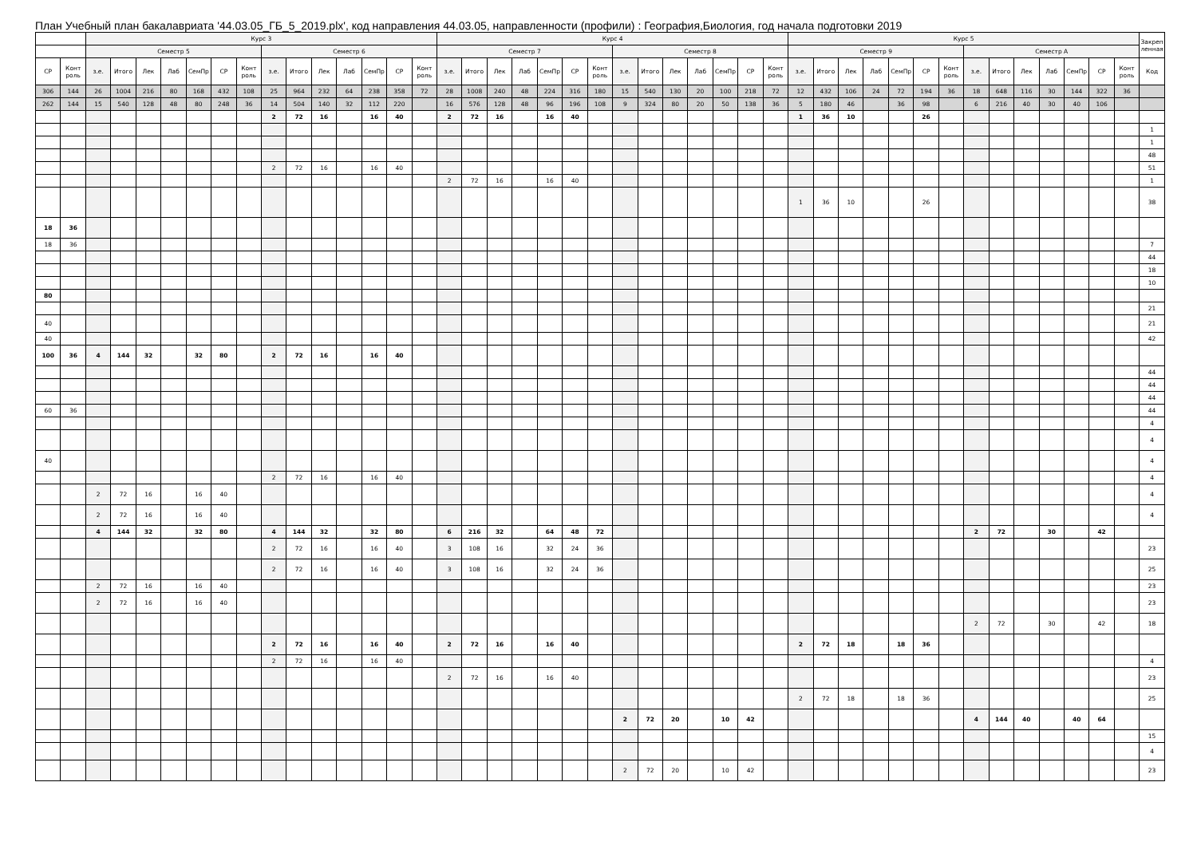План Учебный план бакалавриата '44.03.05_ГБ_5_2019.plx', код направления 44.03.05, направленности (профили) : География,Биология, год начала подготовки 2019
| | | Курс 3 | | | | | | | | | | | | | | Курс 4 | | | | | | | | | | | | | | Курс 5 | | | | | | | | | | | | | | Закреп ленная |
| --- | --- | --- | --- | --- | --- | --- | --- | --- | --- | --- | --- | --- | --- | --- | --- | --- | --- | --- | --- | --- | --- | --- | --- | --- | --- | --- | --- | --- | --- | --- | --- | --- | --- | --- | --- | --- | --- | --- | --- | --- | --- | --- | --- | --- |
| | | Семестр 5 | | | | | | | Семестр 6 | | | | | | | Семестр 7 | | | | | | | Семестр 8 | | | | | | | Семестр 9 | | | | | | | Семестр А | | | | | | | |
| СР | Конт роль | з.е. | Итого | Лек | Лаб | СемПр | СР | Конт роль | з.е. | Итого | Лек | Лаб | СемПр | СР | Конт роль | з.е. | Итого | Лек | Лаб | СемПр | СР | Конт роль | з.е. | Итого | Лек | Лаб | СемПр | СР | Конт роль | з.е. | Итого | Лек | Лаб | СемПр | СР | Конт роль | з.е. | Итого | Лек | Лаб | СемПр | СР | Конт роль | Код |
| 306 | 144 | 26 | 1004 | 216 | 80 | 168 | 432 | 108 | 25 | 964 | 232 | 64 | 238 | 358 | 72 | 28 | 1008 | 240 | 48 | 224 | 316 | 180 | 15 | 540 | 130 | 20 | 100 | 218 | 72 | 12 | 432 | 106 | 24 | 72 | 194 | 36 | 18 | 648 | 116 | 30 | 144 | 322 | 36 | |
| 262 | 144 | 15 | 540 | 128 | 48 | 80 | 248 | 36 | 14 | 504 | 140 | 32 | 112 | 220 | | 16 | 576 | 128 | 48 | 96 | 196 | 108 | 9 | 324 | 80 | 20 | 50 | 138 | 36 | 5 | 180 | 46 | | 36 | 98 | | 6 | 216 | 40 | 30 | 40 | 106 | | |
| | | | | | | | | | 2 | 72 | 16 | | 16 | 40 | | 2 | 72 | 16 | | 16 | 40 | | | | | | | | | 1 | 36 | 10 | | | 26 | | | | | | | | | |
| | | | | | | | | | | | | | | | | | | | | | | | | | | | | | | | | | | | | | | | | | | | | 1 |
| | | | | | | | | | | | | | | | | | | | | | | | | | | | | | | | | | | | | | | | | | | | | 1 |
| | | | | | | | | | | | | | | | | | | | | | | | | | | | | | | | | | | | | | | | | | | | | 48 |
| | | | | | | | | | 2 | 72 | 16 | | 16 | 40 | | | | | | | | | | | | | | | | | | | | | | | | | | | | | | 51 |
| | | | | | | | | | | | | | | | | 2 | 72 | 16 | | 16 | 40 | | | | | | | | | | | | | | | | | | | | | | | 1 |
| | | | | | | | | | | | | | | | | | | | | | | | | | | | | | | 1 | 36 | 10 | | | 26 | | | | | | | | | 38 |
| 18 | 36 | | | | | | | | | | | | | | | | | | | | | | | | | | | | | | | | | | | | | | | | | | | |
| 18 | 36 | | | | | | | | | | | | | | | | | | | | | | | | | | | | | | | | | | | | | | | | | | | 7 |
| | | | | | | | | | | | | | | | | | | | | | | | | | | | | | | | | | | | | | | | | | | | | 44 |
| | | | | | | | | | | | | | | | | | | | | | | | | | | | | | | | | | | | | | | | | | | | | 18 |
| | | | | | | | | | | | | | | | | | | | | | | | | | | | | | | | | | | | | | | | | | | | | 10 |
| 80 | | | | | | | | | | | | | | | | | | | | | | | | | | | | | | | | | | | | | | | | | | | | |
| | | | | | | | | | | | | | | | | | | | | | | | | | | | | | | | | | | | | | | | | | | | | 21 |
| 40 | | | | | | | | | | | | | | | | | | | | | | | | | | | | | | | | | | | | | | | | | | | | 21 |
| 40 | | | | | | | | | | | | | | | | | | | | | | | | | | | | | | | | | | | | | | | | | | | | 42 |
| 100 | 36 | 4 | 144 | 32 | | 32 | 80 | | 2 | 72 | 16 | | 16 | 40 | | | | | | | | | | | | | | | | | | | | | | | | | | | | | | |
| | | | | | | | | | | | | | | | | | | | | | | | | | | | | | | | | | | | | | | | | | | | | 44 |
| | | | | | | | | | | | | | | | | | | | | | | | | | | | | | | | | | | | | | | | | | | | | 44 |
| | | | | | | | | | | | | | | | | | | | | | | | | | | | | | | | | | | | | | | | | | | | | 44 |
| 60 | 36 | | | | | | | | | | | | | | | | | | | | | | | | | | | | | | | | | | | | | | | | | | | 44 |
| | | | | | | | | | | | | | | | | | | | | | | | | | | | | | | | | | | | | | | | | | | | | 4 |
| | | | | | | | | | | | | | | | | | | | | | | | | | | | | | | | | | | | | | | | | | | | | 4 |
| 40 | | | | | | | | | | | | | | | | | | | | | | | | | | | | | | | | | | | | | | | | | | | | 4 |
| | | | | | | | | | 2 | 72 | 16 | | 16 | 40 | | | | | | | | | | | | | | | | | | | | | | | | | | | | | | 4 |
| | | 2 | 72 | 16 | | 16 | 40 | | | | | | | | | | | | | | | | | | | | | | | | | | | | | | | | | | | | | 4 |
| | | 2 | 72 | 16 | | 16 | 40 | | | | | | | | | | | | | | | | | | | | | | | | | | | | | | | | | | | | | 4 |
| | | 4 | 144 | 32 | | 32 | 80 | | 4 | 144 | 32 | | 32 | 80 | | 6 | 216 | 32 | | 64 | 48 | 72 | | | | | | | | | | | | | | | 2 | 72 | | 30 | | 42 | | |
| | | | | | | | | | 2 | 72 | 16 | | 16 | 40 | | 3 | 108 | 16 | | 32 | 24 | 36 | | | | | | | | | | | | | | | | | | | | | | 23 |
| | | | | | | | | | 2 | 72 | 16 | | 16 | 40 | | 3 | 108 | 16 | | 32 | 24 | 36 | | | | | | | | | | | | | | | | | | | | | | 25 |
| | | 2 | 72 | 16 | | 16 | 40 | | | | | | | | | | | | | | | | | | | | | | | | | | | | | | | | | | | | | 23 |
| | | 2 | 72 | 16 | | 16 | 40 | | | | | | | | | | | | | | | | | | | | | | | | | | | | | | | | | | | | | 23 |
| | | | | | | | | | | | | | | | | | | | | | | | | | | | | | | | | | | | | | 2 | 72 | | 30 | | 42 | | 18 |
| | | | | | | | | | 2 | 72 | 16 | | 16 | 40 | | 2 | 72 | 16 | | 16 | 40 | | | | | | | | | 2 | 72 | 18 | | 18 | 36 | | | | | | | | | |
| | | | | | | | | | 2 | 72 | 16 | | 16 | 40 | | | | | | | | | | | | | | | | | | | | | | | | | | | | | | 4 |
| | | | | | | | | | | | | | | | | 2 | 72 | 16 | | 16 | 40 | | | | | | | | | | | | | | | | | | | | | | | 23 |
| | | | | | | | | | | | | | | | | | | | | | | | | | | | | | | 2 | 72 | 18 | | 18 | 36 | | | | | | | | | 25 |
| | | | | | | | | | | | | | | | | | | | | | | | 2 | 72 | 20 | | 10 | 42 | | | | | | | | | 4 | 144 | 40 | | 40 | 64 | | |
| | | | | | | | | | | | | | | | | | | | | | | | | | | | | | | | | | | | | | | | | | | | | 15 |
| | | | | | | | | | | | | | | | | | | | | | | | | | | | | | | | | | | | | | | | | | | | | 4 |
| | | | | | | | | | | | | | | | | | | | | | | | 2 | 72 | 20 | | 10 | 42 | | | | | | | | | | | | | | | | 23 |